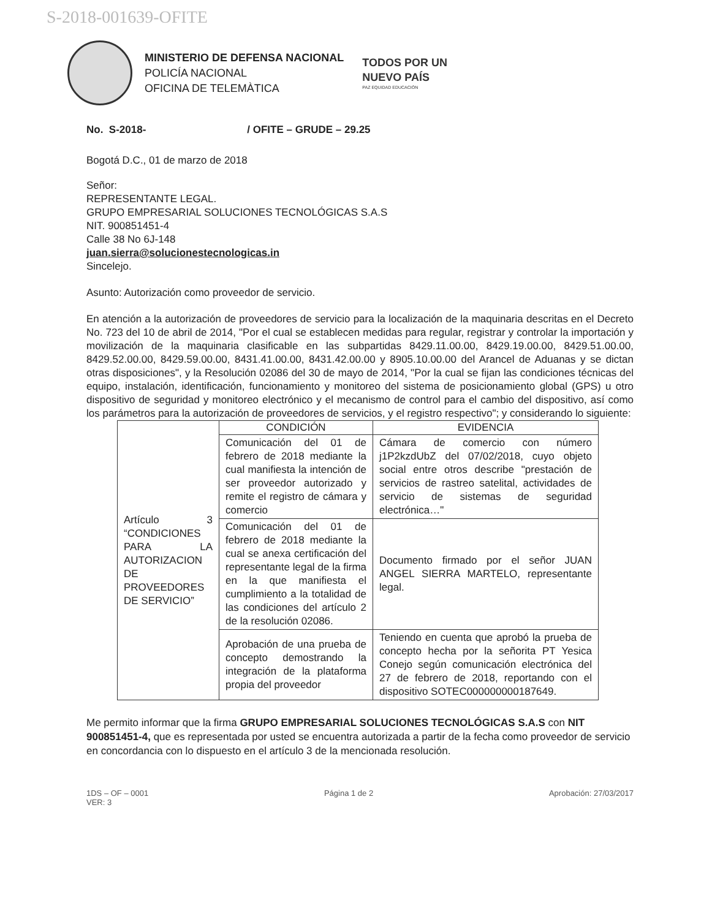S-2018-001639-OFITE
MINISTERIO DE DEFENSA NACIONAL
POLICÍA NACIONAL
OFICINA DE TELEMÀTICA
TODOS POR UN
NUEVO PAÍS
PAZ EQUIDAD EDUCACIÓN
No. S-2018- / OFITE – GRUDE – 29.25
Bogotá D.C., 01 de marzo de 2018
Señor:
REPRESENTANTE LEGAL.
GRUPO EMPRESARIAL SOLUCIONES TECNOLÓGICAS S.A.S
NIT. 900851451-4
Calle 38 No 6J-148
juan.sierra@solucionestecnologicas.in
Sincelejo.
Asunto: Autorización como proveedor de servicio.
En atención a la autorización de proveedores de servicio para la localización de la maquinaria descritas en el Decreto No. 723 del 10 de abril de 2014, "Por el cual se establecen medidas para regular, registrar y controlar la importación y movilización de la maquinaria clasificable en las subpartidas 8429.11.00.00, 8429.19.00.00, 8429.51.00.00, 8429.52.00.00, 8429.59.00.00, 8431.41.00.00, 8431.42.00.00 y 8905.10.00.00 del Arancel de Aduanas y se dictan otras disposiciones", y la Resolución 02086 del 30 de mayo de 2014, "Por la cual se fijan las condiciones técnicas del equipo, instalación, identificación, funcionamiento y monitoreo del sistema de posicionamiento global (GPS) u otro dispositivo de seguridad y monitoreo electrónico y el mecanismo de control para el cambio del dispositivo, así como los parámetros para la autorización de proveedores de servicios, y el registro respectivo"; y considerando lo siguiente:
| Artículo 3 “CONDICIONES PARA LA AUTORIZACION DE PROVEEDORES DE SERVICIO” | CONDICIÓN | EVIDENCIA |
| | Comunicación del 01 de febrero de 2018 mediante la cual manifiesta la intención de ser proveedor autorizado y remite el registro de cámara y comercio | Cámara de comercio con número j1P2kzdUbZ del 07/02/2018, cuyo objeto social entre otros describe "prestación de servicios de rastreo satelital, actividades de servicio de sistemas de seguridad electrónica…" |
| | Comunicación del 01 de febrero de 2018 mediante la cual se anexa certificación del representante legal de la firma en la que manifiesta el cumplimiento a la totalidad de las condiciones del artículo 2 de la resolución 02086. | Documento firmado por el señor JUAN ANGEL SIERRA MARTELO, representante legal. |
| | Aprobación de una prueba de concepto demostrando la integración de la plataforma propia del proveedor | Teniendo en cuenta que aprobó la prueba de concepto hecha por la señorita PT Yesica Conejo según comunicación electrónica del 27 de febrero de 2018, reportando con el dispositivo SOTEC000000000187649. |
Me permito informar que la firma GRUPO EMPRESARIAL SOLUCIONES TECNOLÓGICAS S.A.S con NIT 900851451-4, que es representada por usted se encuentra autorizada a partir de la fecha como proveedor de servicio en concordancia con lo dispuesto en el artículo 3 de la mencionada resolución.
1DS – OF – 0001
VER: 3 Página 1 de 2 Aprobación: 27/03/2017